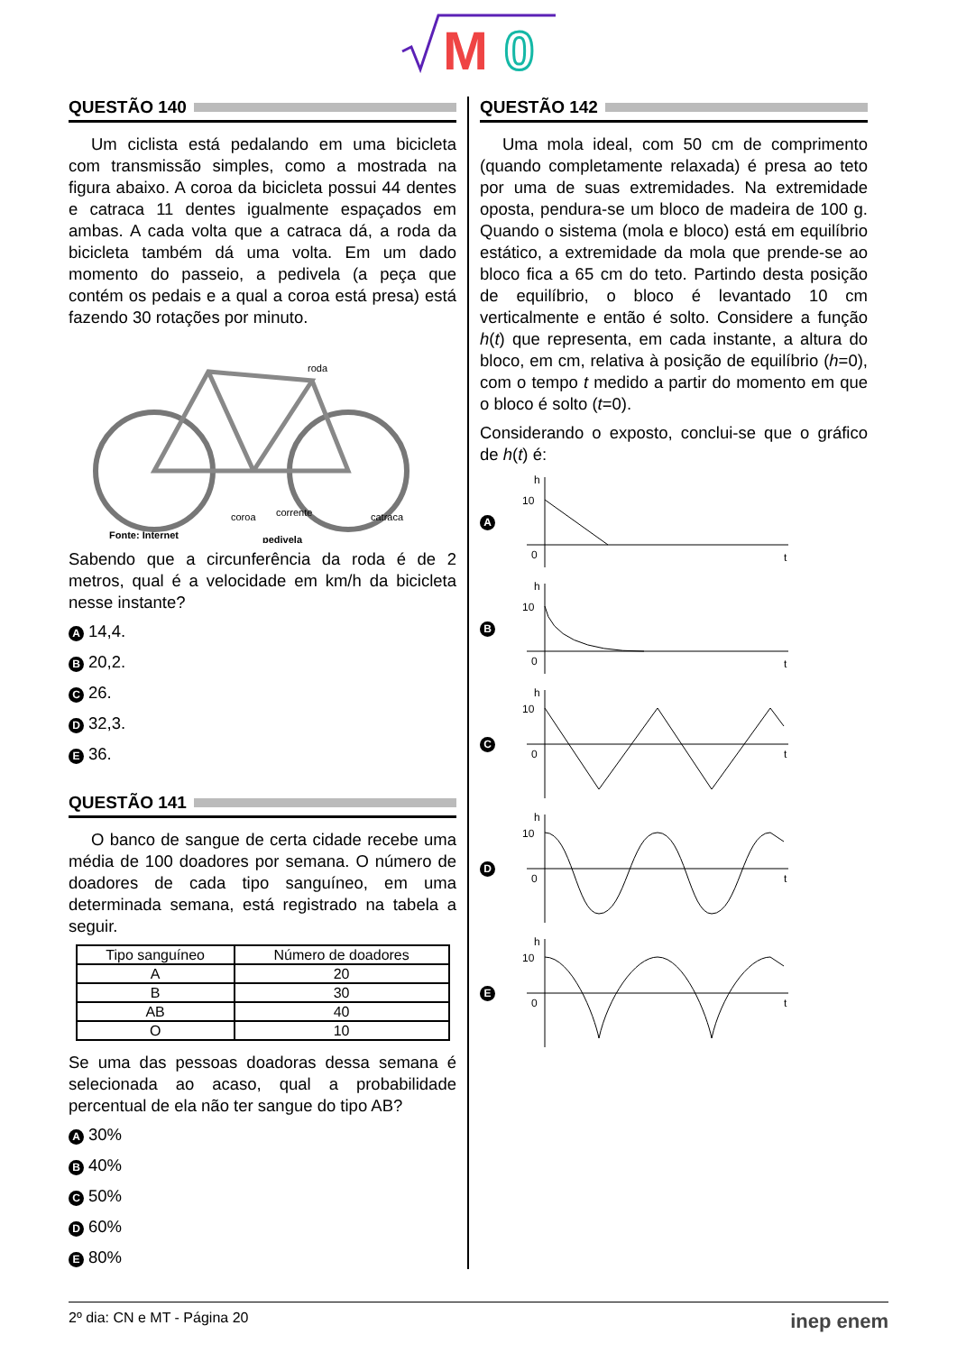M
0
QUESTÃO 140
Um ciclista está pedalando em uma bicicleta com transmissão simples, como a mostrada na figura abaixo. A coroa da bicicleta possui 44 dentes e catraca 11 dentes igualmente espaçados em ambas. A cada volta que a catraca dá, a roda da bicicleta também dá uma volta. Em um dado momento do passeio, a pedivela (a peça que contém os pedais e a qual a coroa está presa) está fazendo 30 rotações por minuto.
roda
coroa
corrente
catraca
Fonte: Internet
pedivela
Sabendo que a circunferência da roda é de 2 metros, qual é a velocidade em km/h da bicicleta nesse instante?
A 14,4.
B 20,2.
C 26.
D 32,3.
E 36.
QUESTÃO 141
O banco de sangue de certa cidade recebe uma média de 100 doadores por semana. O número de doadores de cada tipo sanguíneo, em uma determinada semana, está registrado na tabela a seguir.
| Tipo sanguíneo | Número de doadores |
| --- | --- |
| A | 20 |
| B | 30 |
| AB | 40 |
| O | 10 |
Se uma das pessoas doadoras dessa semana é selecionada ao acaso, qual a probabilidade percentual de ela não ter sangue do tipo AB?
A 30%
B 40%
C 50%
D 60%
E 80%
QUESTÃO 142
Uma mola ideal, com 50 cm de comprimento (quando completamente relaxada) é presa ao teto por uma de suas extremidades. Na extremidade oposta, pendura-se um bloco de madeira de 100 g. Quando o sistema (mola e bloco) está em equilíbrio estático, a extremidade da mola que prende-se ao bloco fica a 65 cm do teto. Partindo desta posição de equilíbrio, o bloco é levantado 10 cm verticalmente e então é solto. Considere a função h(t) que representa, em cada instante, a altura do bloco, em cm, relativa à posição de equilíbrio (h=0), com o tempo t medido a partir do momento em que o bloco é solto (t=0).
Considerando o exposto, conclui-se que o gráfico de h(t) é:
A
h
10
0
t
B
h
10
0
t
C
h
10
0
t
D
h
10
0
t
E
h
10
0
t
2º dia: CN e MT - Página 20 inep enem